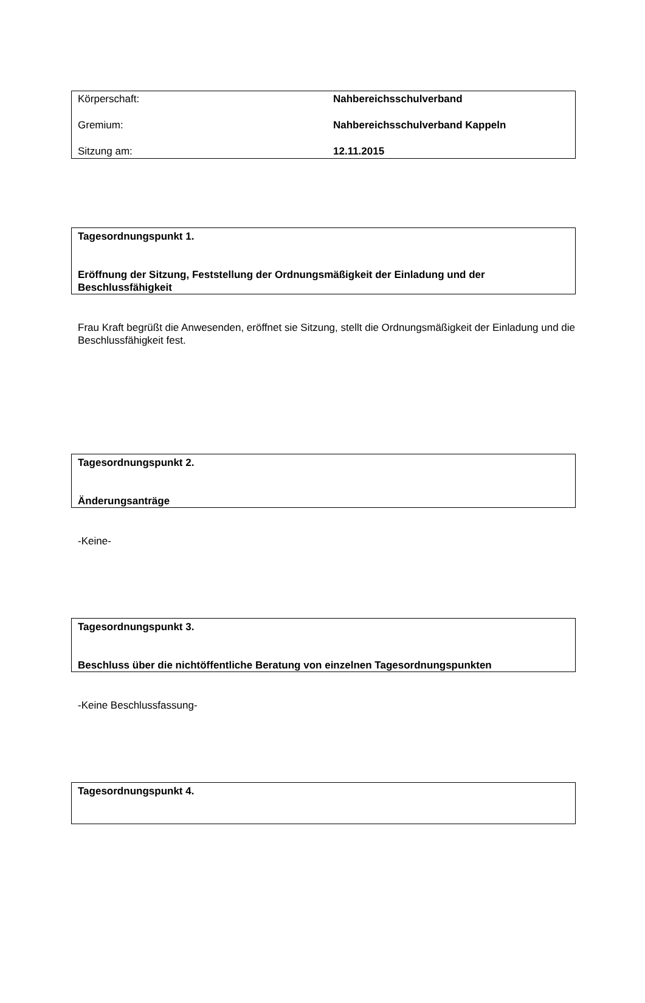| Körperschaft: | Nahbereichsschulverband |
| Gremium: | Nahbereichsschulverband Kappeln |
| Sitzung am: | 12.11.2015 |
Tagesordnungspunkt 1.
Eröffnung der Sitzung, Feststellung der Ordnungsmäßigkeit der Einladung und der Beschlussfähigkeit
Frau Kraft begrüßt die Anwesenden, eröffnet sie Sitzung, stellt die Ordnungsmäßigkeit der Einladung und die Beschlussfähigkeit fest.
Tagesordnungspunkt 2.
Änderungsanträge
-Keine-
Tagesordnungspunkt 3.
Beschluss über die nichtöffentliche Beratung von einzelnen Tagesordnungspunkten
-Keine Beschlussfassung-
Tagesordnungspunkt 4.